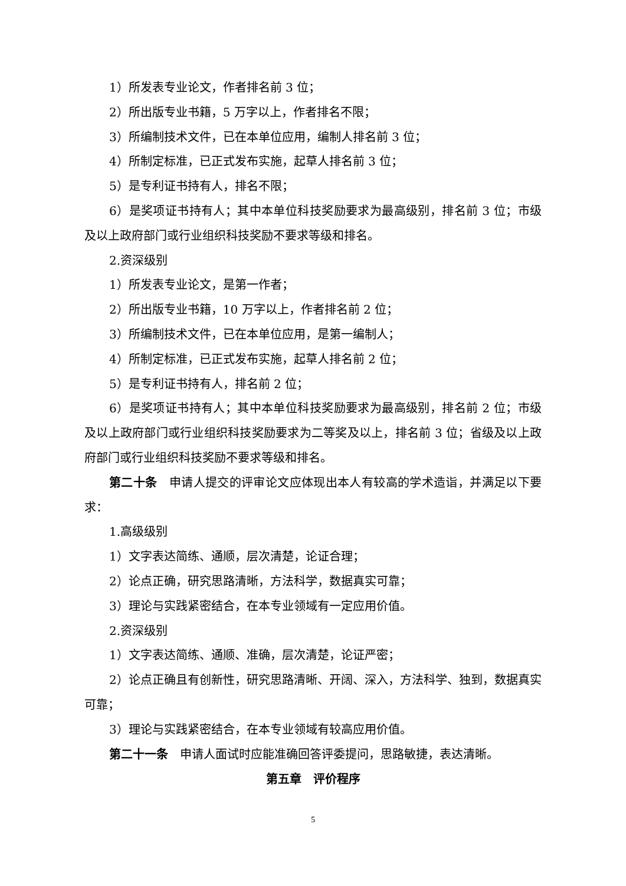1）所发表专业论文，作者排名前 3 位；
2）所出版专业书籍，5 万字以上，作者排名不限；
3）所编制技术文件，已在本单位应用，编制人排名前 3 位；
4）所制定标准，已正式发布实施，起草人排名前 3 位；
5）是专利证书持有人，排名不限；
6）是奖项证书持有人；其中本单位科技奖励要求为最高级别，排名前 3 位；市级及以上政府部门或行业组织科技奖励不要求等级和排名。
2.资深级别
1）所发表专业论文，是第一作者；
2）所出版专业书籍，10 万字以上，作者排名前 2 位；
3）所编制技术文件，已在本单位应用，是第一编制人；
4）所制定标准，已正式发布实施，起草人排名前 2 位；
5）是专利证书持有人，排名前 2 位；
6）是奖项证书持有人；其中本单位科技奖励要求为最高级别，排名前 2 位；市级及以上政府部门或行业组织科技奖励要求为二等奖及以上，排名前 3 位；省级及以上政府部门或行业组织科技奖励不要求等级和排名。
第二十条　申请人提交的评审论文应体现出本人有较高的学术造诣，并满足以下要求：
1.高级级别
1）文字表达简练、通顺，层次清楚，论证合理；
2）论点正确，研究思路清晰，方法科学，数据真实可靠；
3）理论与实践紧密结合，在本专业领域有一定应用价值。
2.资深级别
1）文字表达简练、通顺、准确，层次清楚，论证严密；
2）论点正确且有创新性，研究思路清晰、开阔、深入，方法科学、独到，数据真实可靠；
3）理论与实践紧密结合，在本专业领域有较高应用价值。
第二十一条　申请人面试时应能准确回答评委提问，思路敏捷，表达清晰。
第五章　评价程序
5